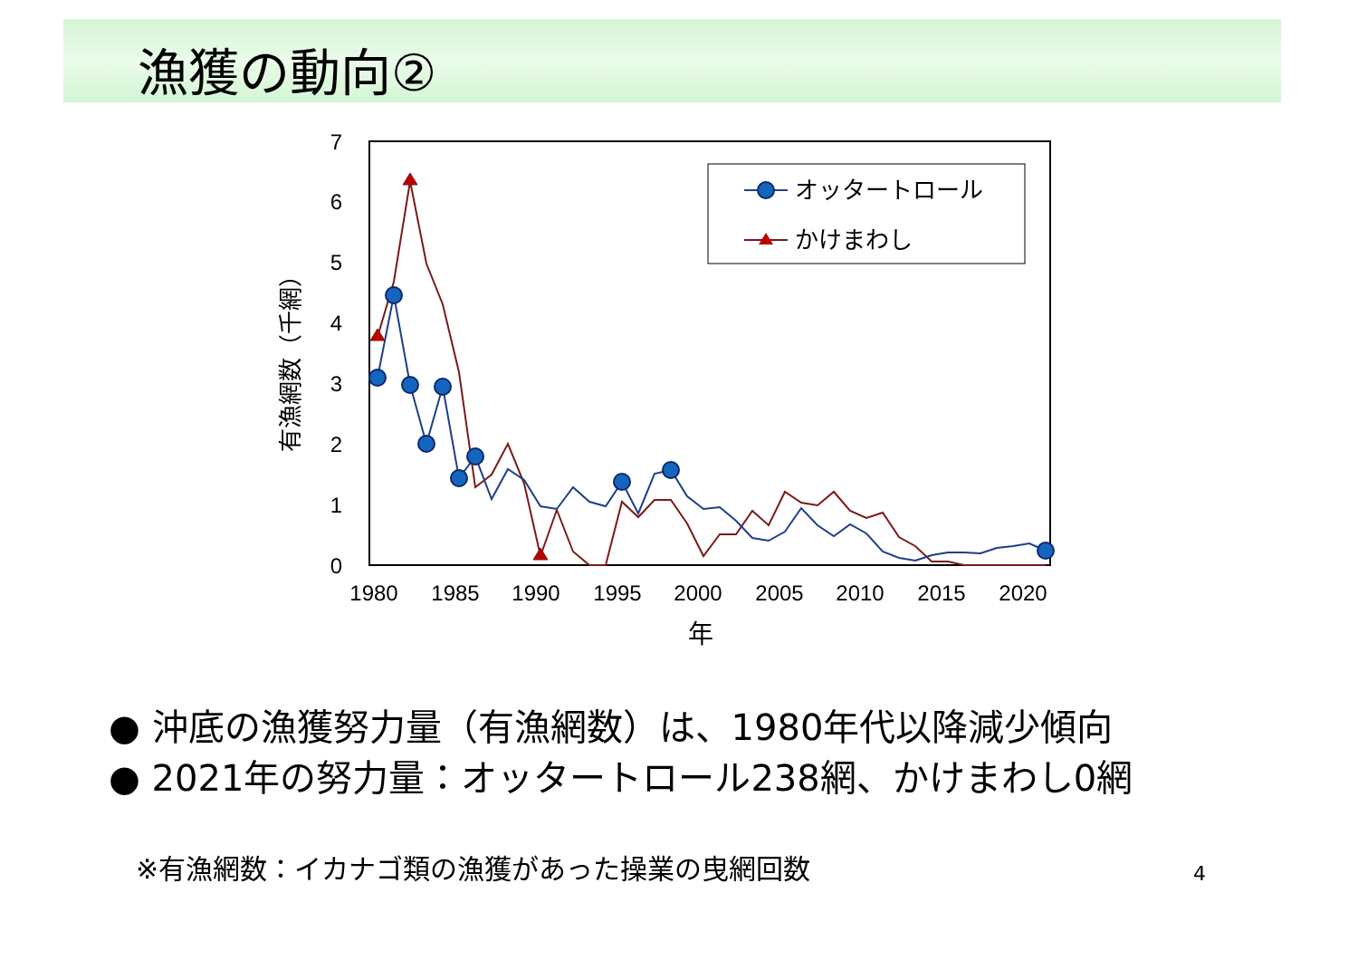漁獲の動向②
7
6
5
4
3
2
1
0
1980
1985
1990
1995
2000
2005
2010
2015
2020
年
有漁網数（千網）
オッタートロール
かけまわし
● 沖底の漁獲努力量（有漁網数）は、1980年代以降減少傾向
● 2021年の努力量：オッタートロール238網、かけまわし0網
※有漁網数：イカナゴ類の漁獲があった操業の曳網回数
4